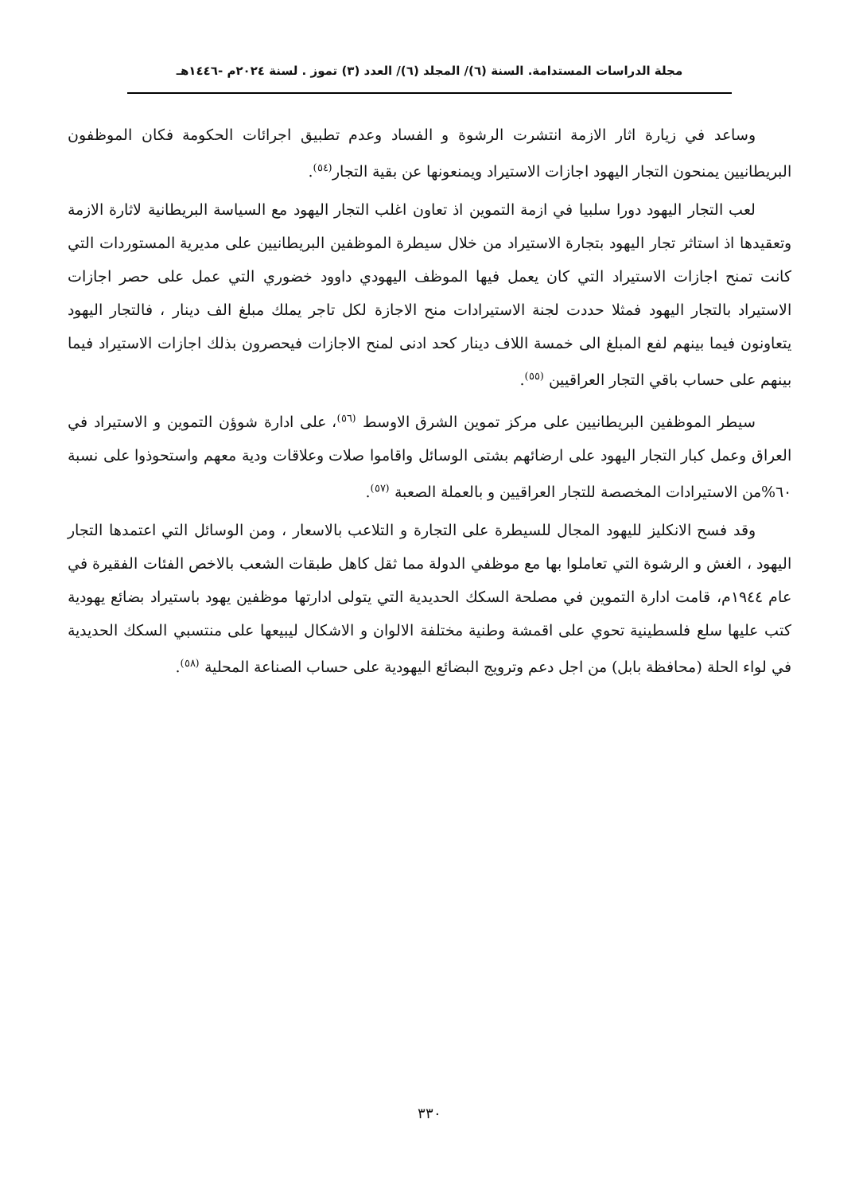مجلة الدراسات المستدامة. السنة (٦)/ المجلد (٦)/ العدد (٣) تموز . لسنة ٢٠٢٤م -١٤٤٦هـ
وساعد في زيارة اثار الازمة انتشرت الرشوة و الفساد وعدم تطبيق اجرائات الحكومة فكان الموظفون البريطانيين يمنحون التجار اليهود اجازات الاستيراد ويمنعونها عن بقية التجار<sup>(٥٤)</sup>.
لعب التجار اليهود دورا سلبيا في ازمة التموين اذ تعاون اغلب التجار اليهود مع السياسة البريطانية لاثارة الازمة وتعقيدها اذ استاثر تجار اليهود بتجارة الاستيراد من خلال سيطرة الموظفين البريطانيين على مديرية المستوردات التي كانت تمنح اجازات الاستيراد التي كان يعمل فيها الموظف اليهودي داوود خضوري التي عمل على حصر اجازات الاستيراد بالتجار اليهود فمثلا حددت لجنة الاستيرادات منح الاجازة لكل تاجر يملك مبلغ الف دينار ، فالتجار اليهود يتعاونون فيما بينهم لفع المبلغ الى خمسة اللاف دينار كحد ادنى لمنح الاجازات فيحصرون بذلك اجازات الاستيراد فيما بينهم على حساب باقي التجار العراقيين <sup>(٥٥)</sup>.
سيطر الموظفين البريطانيين على مركز تموين الشرق الاوسط <sup>(٥٦)</sup>، على ادارة شوؤن التموين و الاستيراد في العراق وعمل كبار التجار اليهود على ارضائهم بشتى الوسائل واقاموا صلات وعلاقات ودية معهم واستحوذوا على نسبة ٦٠%من الاستيرادات المخصصة للتجار العراقيين و بالعملة الصعبة <sup>(٥٧)</sup>.
وقد فسح الانكليز لليهود المجال للسيطرة على التجارة و التلاعب بالاسعار ، ومن الوسائل التي اعتمدها التجار اليهود ، الغش و الرشوة التي تعاملوا بها مع موظفي الدولة مما ثقل كاهل طبقات الشعب بالاخص الفئات الفقيرة في عام ١٩٤٤م، قامت ادارة التموين في مصلحة السكك الحديدية التي يتولى ادارتها موظفين يهود باستيراد بضائع يهودية كتب عليها سلع فلسطينية تحوي على اقمشة وطنية مختلفة الالوان و الاشكال ليبيعها على منتسبي السكك الحديدية في لواء الحلة (محافظة بابل) من اجل دعم وترويج البضائع اليهودية على حساب الصناعة المحلية <sup>(٥٨)</sup>.
٣٣٠